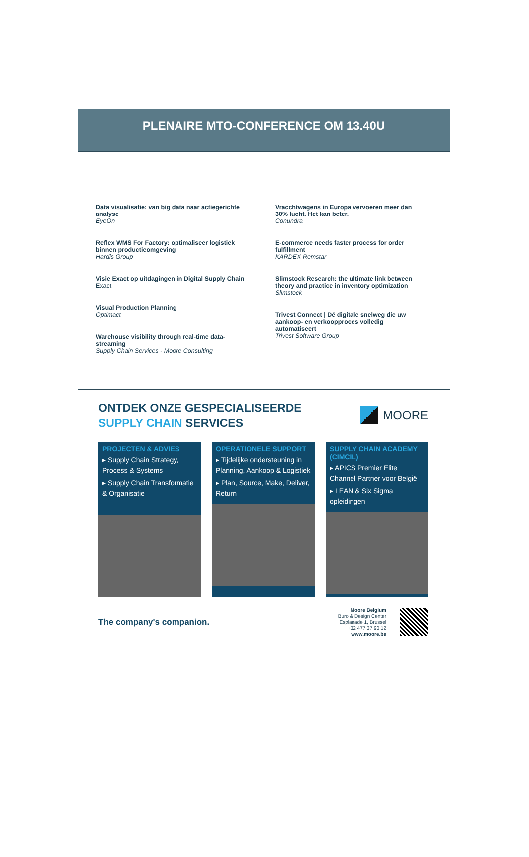PLENAIRE MTO-CONFERENCE OM 13.40U
Data visualisatie: van big data naar actiegerichte analyse
EyeOn
Reflex WMS For Factory: optimaliseer logistiek binnen productieomgeving
Hardis Group
Visie Exact op uitdagingen in Digital Supply Chain
Exact
Visual Production Planning
Optimact
Warehouse visibility through real-time data-streaming
Supply Chain Services - Moore Consulting
Vracchtwagens in Europa vervoeren meer dan 30% lucht. Het kan beter.
Conundra
E-commerce needs faster process for order fulfillment
KARDEX Remstar
Slimstock Research: the ultimate link between theory and practice in inventory optimization
Slimstock
Trivest Connect | Dé digitale snelweg die uw aankoop- en verkoopproces volledig automatiseert
Trivest Software Group
ONTDEK ONZE GESPECIALISEERDE
SUPPLY CHAIN SERVICES
MOORE
PROJECTEN & ADVIES
▸ Supply Chain Strategy, Process & Systems
▸ Supply Chain Transformatie & Organisatie
OPERATIONELE SUPPORT
▸ Tijdelijke ondersteuning in Planning, Aankoop & Logistiek
▸ Plan, Source, Make, Deliver, Return
SUPPLY CHAIN ACADEMY (CIMCIL)
▸ APICS Premier Elite Channel Partner voor België
▸ LEAN & Six Sigma opleidingen
The company's companion.
Moore Belgium
Buro & Design Center
Esplanade 1, Brussel
+32 477 37 90 12
www.moore.be